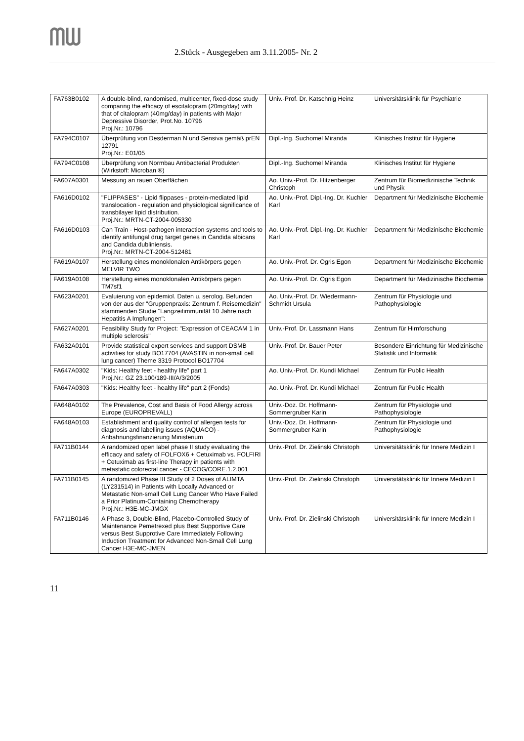2.Stück - Ausgegeben am 3.11.2005- Nr. 2
| FA763B0102 | A double-blind, randomised, multicenter, fixed-dose study comparing the efficacy of escitalopram (20mg/day) with that of citalopram (40mg/day) in patients with Major Depressive Disorder, Prot.No. 10796 Proj.Nr.: 10796 | Univ.-Prof. Dr. Katschnig Heinz | Universitätsklinik für Psychiatrie |
| FA794C0107 | Überprüfung von Desderman N und Sensiva gemäß prEN 12791 Proj.Nr.: E01/05 | Dipl.-Ing. Suchomel Miranda | Klinisches Institut für Hygiene |
| FA794C0108 | Überprüfung von Normbau Antibacterial Produkten (Wirkstoff: Microban ®) | Dipl.-Ing. Suchomel Miranda | Klinisches Institut für Hygiene |
| FA607A0301 | Messung an rauen Oberflächen | Ao. Univ.-Prof. Dr. Hitzenberger Christoph | Zentrum für Biomedizinische Technik und Physik |
| FA616D0102 | "FLIPPASES" - Lipid flippases - protein-mediated lipid translocation - regulation and physiological significance of transbilayer lipid distribution. Proj.Nr.: MRTN-CT-2004-005330 | Ao. Univ.-Prof. Dipl.-Ing. Dr. Kuchler Karl | Department für Medizinische Biochemie |
| FA616D0103 | Can Train - Host-pathogen interaction systems and tools to identify antifungal drug target genes in Candida albicans and Candida dubliniensis. Proj.Nr.: MRTN-CT-2004-512481 | Ao. Univ.-Prof. Dipl.-Ing. Dr. Kuchler Karl | Department für Medizinische Biochemie |
| FA619A0107 | Herstellung eines monoklonalen Antikörpers gegen MELVIR TWO | Ao. Univ.-Prof. Dr. Ogris Egon | Department für Medizinische Biochemie |
| FA619A0108 | Herstellung eines monoklonalen Antikörpers gegen TM7sf1 | Ao. Univ.-Prof. Dr. Ogris Egon | Department für Medizinische Biochemie |
| FA623A0201 | Evaluierung von epidemiol. Daten u. serolog. Befunden von der aus der "Gruppenpraxis: Zentrum f. Reisemedizin" stammenden Studie "Langzeitimmunität 10 Jahre nach Hepatitis A Impfungen": | Ao. Univ.-Prof. Dr. Wiedermann-Schmidt Ursula | Zentrum für Physiologie und Pathophysiologie |
| FA627A0201 | Feasibility Study for Project: "Expression of CEACAM 1 in multiple sclerosis" | Univ.-Prof. Dr. Lassmann Hans | Zentrum für Hirnforschung |
| FA632A0101 | Provide statistical expert services and support DSMB activities for study BO17704 (AVASTIN in non-small cell lung cancer) Theme 3319 Protocol BO17704 | Univ.-Prof. Dr. Bauer Peter | Besondere Einrichtung für Medizinische Statistik und Informatik |
| FA647A0302 | "Kids: Healthy feet - healthy life" part 1 Proj.Nr.: GZ 23.100/189-III/A/3/2005 | Ao. Univ.-Prof. Dr. Kundi Michael | Zentrum für Public Health |
| FA647A0303 | "Kids: Healthy feet - healthy life" part 2 (Fonds) | Ao. Univ.-Prof. Dr. Kundi Michael | Zentrum für Public Health |
| FA648A0102 | The Prevalence, Cost and Basis of Food Allergy across Europe (EUROPREVALL) | Univ.-Doz. Dr. Hoffmann-Sommergruber Karin | Zentrum für Physiologie und Pathophysiologie |
| FA648A0103 | Establishment and quality control of allergen tests for diagnosis and labelling issues (AQUACO) - Anbahnungsfinanzierung Ministerium | Univ.-Doz. Dr. Hoffmann-Sommergruber Karin | Zentrum für Physiologie und Pathophysiologie |
| FA711B0144 | A randomized open label phase II study evaluating the efficacy and safety of FOLFOX6 + Cetuximab vs. FOLFIRI + Cetuximab as first-line Therapy in patients with metastatic colorectal cancer - CECOG/CORE.1.2.001 | Univ.-Prof. Dr. Zielinski Christoph | Universitätsklinik für Innere Medizin I |
| FA711B0145 | A randomized Phase III Study of 2 Doses of ALIMTA (LY231514) in Patients with Locally Advanced or Metastatic Non-small Cell Lung Cancer Who Have Failed a Prior Platinum-Containing Chemotherapy Proj.Nr.: H3E-MC-JMGX | Univ.-Prof. Dr. Zielinski Christoph | Universitätsklinik für Innere Medizin I |
| FA711B0146 | A Phase 3, Double-Blind, Placebo-Controlled Study of Maintenance Pemetrexed plus Best Supportive Care versus Best Supprotive Care Immediately Following Induction Treatment for Advanced Non-Small Cell Lung Cancer H3E-MC-JMEN | Univ.-Prof. Dr. Zielinski Christoph | Universitätsklinik für Innere Medizin I |
11